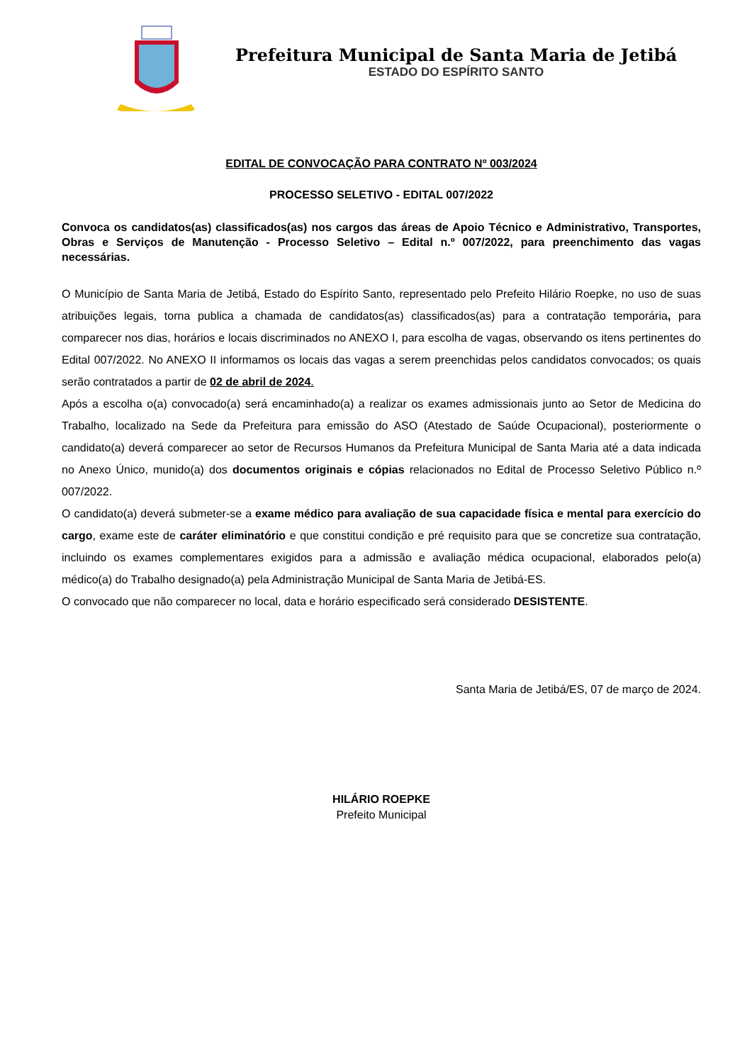Prefeitura Municipal de Santa Maria de Jetibá
ESTADO DO ESPÍRITO SANTO
EDITAL DE CONVOCAÇÃO PARA CONTRATO Nº 003/2024
PROCESSO SELETIVO - EDITAL 007/2022
Convoca os candidatos(as) classificados(as) nos cargos das áreas de Apoio Técnico e Administrativo, Transportes, Obras e Serviços de Manutenção - Processo Seletivo – Edital n.º 007/2022, para preenchimento das vagas necessárias.
O Município de Santa Maria de Jetibá, Estado do Espírito Santo, representado pelo Prefeito Hilário Roepke, no uso de suas atribuições legais, torna publica a chamada de candidatos(as) classificados(as) para a contratação temporária, para comparecer nos dias, horários e locais discriminados no ANEXO I, para escolha de vagas, observando os itens pertinentes do Edital 007/2022. No ANEXO II informamos os locais das vagas a serem preenchidas pelos candidatos convocados; os quais serão contratados a partir de 02 de abril de 2024.
Após a escolha o(a) convocado(a) será encaminhado(a) a realizar os exames admissionais junto ao Setor de Medicina do Trabalho, localizado na Sede da Prefeitura para emissão do ASO (Atestado de Saúde Ocupacional), posteriormente o candidato(a) deverá comparecer ao setor de Recursos Humanos da Prefeitura Municipal de Santa Maria até a data indicada no Anexo Único, munido(a) dos documentos originais e cópias relacionados no Edital de Processo Seletivo Público n.º 007/2022.
O candidato(a) deverá submeter-se a exame médico para avaliação de sua capacidade física e mental para exercício do cargo, exame este de caráter eliminatório e que constitui condição e pré requisito para que se concretize sua contratação, incluindo os exames complementares exigidos para a admissão e avaliação médica ocupacional, elaborados pelo(a) médico(a) do Trabalho designado(a) pela Administração Municipal de Santa Maria de Jetibá-ES.
O convocado que não comparecer no local, data e horário especificado será considerado DESISTENTE.
Santa Maria de Jetibá/ES, 07 de março de 2024.
HILÁRIO ROEPKE
Prefeito Municipal